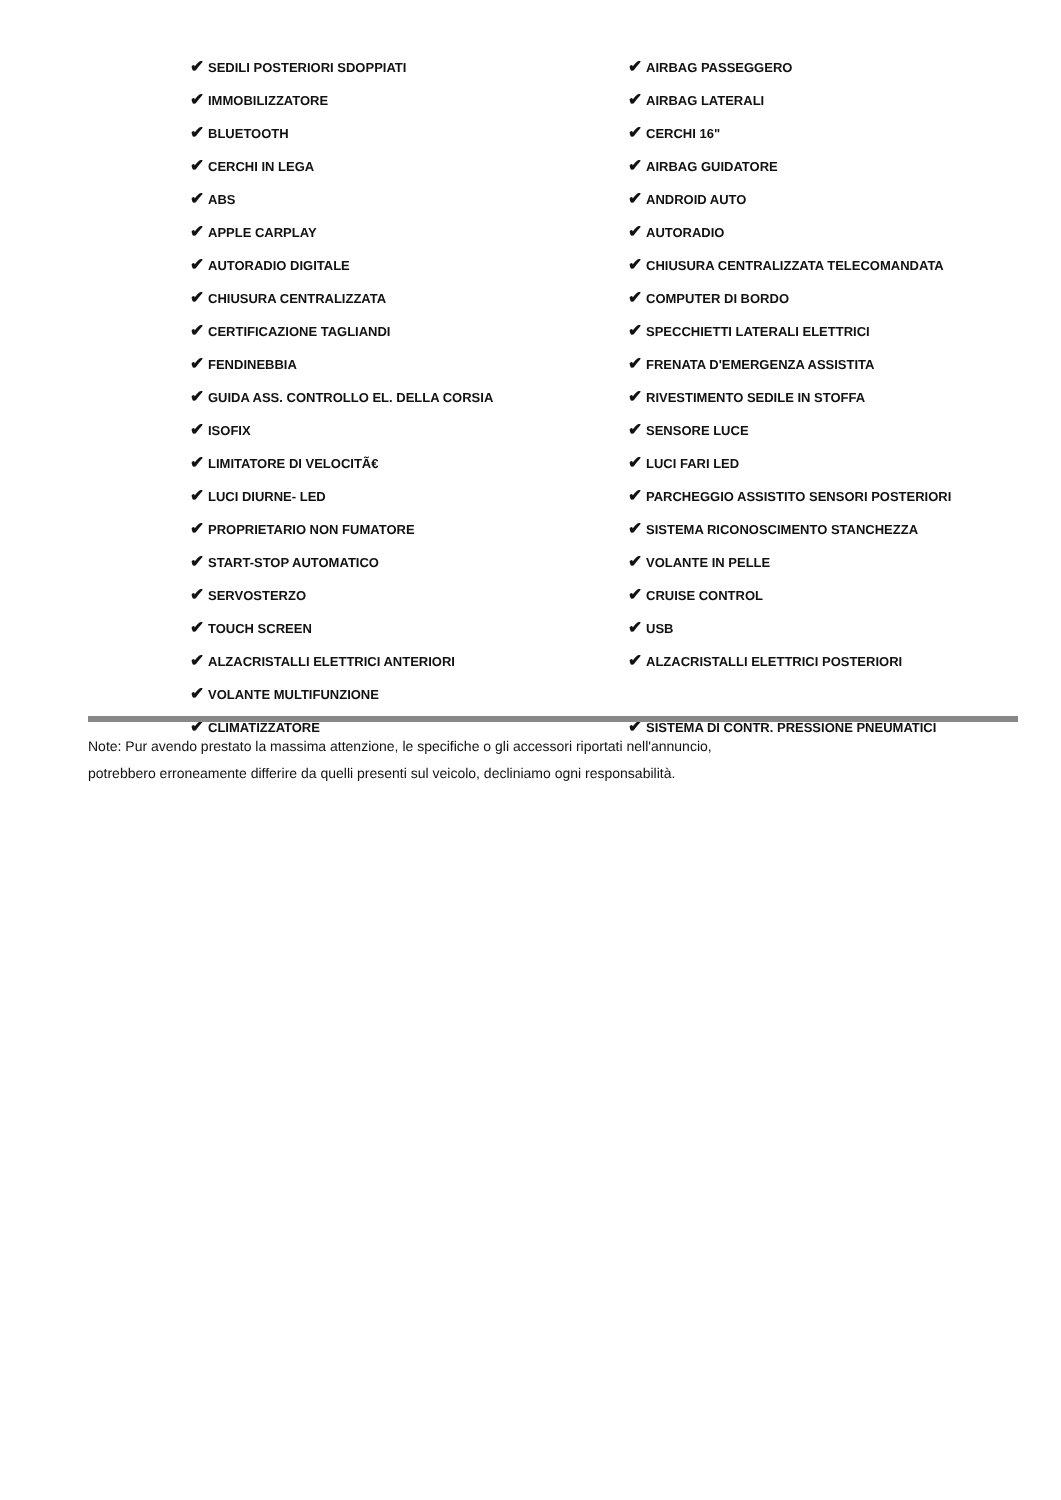| ✔ SEDILI POSTERIORI SDOPPIATI | ✔ AIRBAG PASSEGGERO |
| ✔ IMMOBILIZZATORE | ✔ AIRBAG LATERALI |
| ✔ BLUETOOTH | ✔ CERCHI 16" |
| ✔ CERCHI IN LEGA | ✔ AIRBAG GUIDATORE |
| ✔ ABS | ✔ ANDROID AUTO |
| ✔ APPLE CARPLAY | ✔ AUTORADIO |
| ✔ AUTORADIO DIGITALE | ✔ CHIUSURA CENTRALIZZATA TELECOMANDATA |
| ✔ CHIUSURA CENTRALIZZATA | ✔ COMPUTER DI BORDO |
| ✔ CERTIFICAZIONE TAGLIANDI | ✔ SPECCHIETTI LATERALI ELETTRICI |
| ✔ FENDINEBBIA | ✔ FRENATA D'EMERGENZA ASSISTITA |
| ✔ GUIDA ASS. CONTROLLO EL. DELLA CORSIA | ✔ RIVESTIMENTO SEDILE IN STOFFA |
| ✔ ISOFIX | ✔ SENSORE LUCE |
| ✔ LIMITATORE DI VELOCITÃ€ | ✔ LUCI FARI LED |
| ✔ LUCI DIURNE- LED | ✔ PARCHEGGIO ASSISTITO SENSORI POSTERIORI |
| ✔ PROPRIETARIO NON FUMATORE | ✔ SISTEMA RICONOSCIMENTO STANCHEZZA |
| ✔ START-STOP AUTOMATICO | ✔ VOLANTE IN PELLE |
| ✔ SERVOSTERZO | ✔ CRUISE CONTROL |
| ✔ TOUCH SCREEN | ✔ USB |
| ✔ ALZACRISTALLI ELETTRICI ANTERIORI | ✔ ALZACRISTALLI ELETTRICI POSTERIORI |
| ✔ VOLANTE MULTIFUNZIONE | |
| ✔ CLIMATIZZATORE | ✔ SISTEMA DI CONTR. PRESSIONE PNEUMATICI |
Note: Pur avendo prestato la massima attenzione, le specifiche o gli accessori riportati nell'annuncio,
potrebbero erroneamente differire da quelli presenti sul veicolo, decliniamo ogni responsabilità.